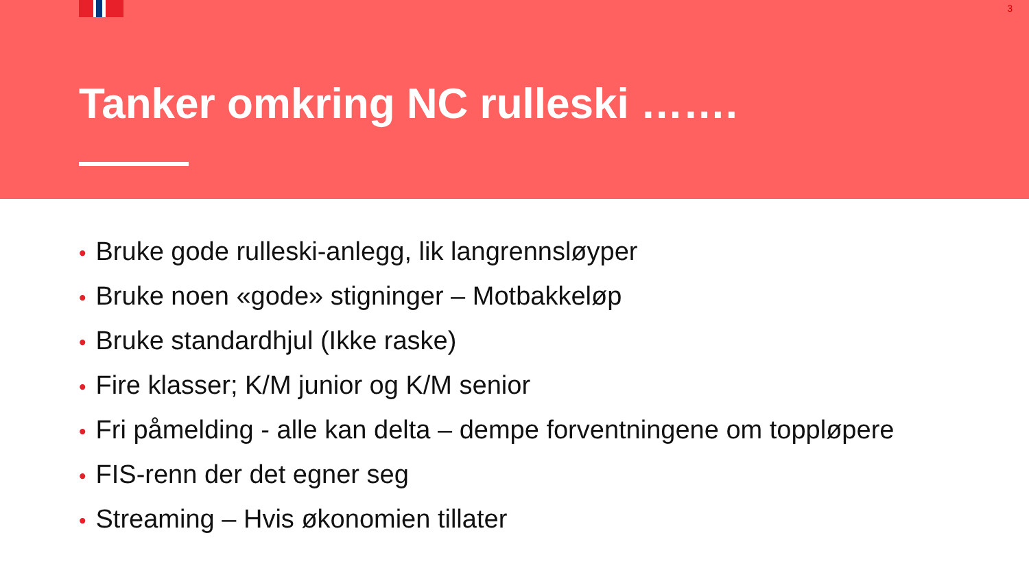3
Tanker omkring NC rulleski …….
• Bruke gode rulleski-anlegg, lik langrennsløyper
• Bruke noen «gode» stigninger – Motbakkeløp
• Bruke standardhjul (Ikke raske)
• Fire klasser; K/M junior og K/M senior
• Fri påmelding - alle kan delta – dempe forventningene om toppløpere
• FIS-renn der det egner seg
• Streaming – Hvis økonomien tillater